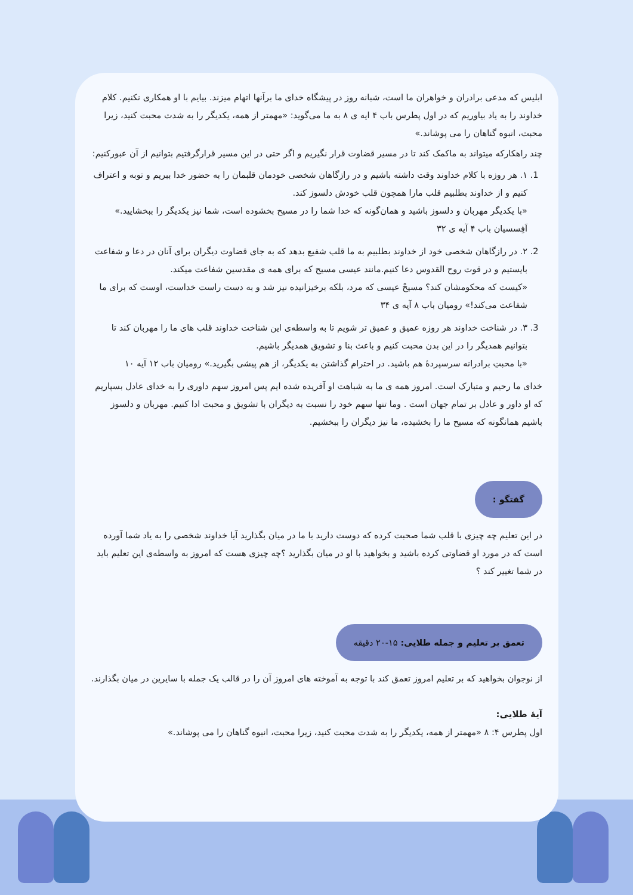ابلیس که مدعی برادران و خواهران ما است، شبانه روز در پیشگاه خدای ما برآنها اتهام میزند. بیایم با او همکاری نکنیم. کلام خداوند را به یاد بیاوریم که در اول پطرس باب ۴ ایه ی ۸ به ما می‌گوید: «مهمتر از همه، یکدیگر را به شدت محبت کنید، زیرا محبت، انبوه گناهان را می پوشاند.»
چند راهکارکه میتواند به ماکمک کند تا در مسیر قضاوت قرار نگیریم و اگر حتی در این مسیر قرارگرفتیم بتوانیم از آن عبورکنیم:
1. ۱. هر روزه با کلام خداوند وقت داشته باشیم و در رازگاهان شخصی خودمان قلبمان را به حضور خدا ببریم و توبه و اعتراف کنیم و از خداوند بطلبیم قلب مارا همچون قلب خودش دلسوز کند.
«با یکدیگر مهربان و دلسوز باشید و همان‌گونه که خدا شما را در مسیح بخشوده است، شما نیز یکدیگر را ببخشایید.» اَفِسسیان باب ۴ آیه ی ۳۲
2. ۲. در رازگاهان شخصی خود از خداوند بطلبیم به ما قلب شفیع بدهد که به جای قضاوت دیگران برای آنان در دعا و شفاعت بایستیم و در قوت روح القدوس دعا کنیم.مانند عیسی مسیح که برای همه ی مقدسین شفاعت میکند.
«کیست که محکومشان کند؟ مسیحْ عیسی که مرد، بلکه برخیزانیده نیز شد و به دست راست خداست، اوست که برای ما شفاعت می‌کند!» رومیان باب ۸ آیه ی ۳۴
3. ۳. در شناخت خداوند هر روزه عمیق و عمیق تر شویم تا به واسطه‌ی این شناخت خداوند قلب های ما را مهربان کند تا بتوانیم همدیگر را در این بدن محبت کنیم و باعث بنا و تشویق همدیگر باشیم.
«با محبتِ برادرانه سرسپردهٔ هم باشید. در احترام گذاشتن به یکدیگر، از هم پیشی بگیرید.» رومیان باب ۱۲ آیه ۱۰
خدای ما رحیم و متبارک است. امروز همه ی ما به شباهت او آفریده شده ایم پس امروز سهم داوری را به خدای عادل بسپاریم که او داور و عادل بر تمام جهان است . وما تنها سهم خود را نسبت به دیگران با تشویق و محبت ادا کنیم. مهربان و دلسوز باشیم همانگونه که مسیح ما را بخشیده، ما نیز دیگران را ببخشیم.
گفتگو :
در این تعلیم چه چیزی با قلب شما صحبت کرده که دوست دارید با ما در میان بگذارید آیا خداوند شخصی را به یاد شما آورده است که در مورد او قضاوتی کرده باشید و بخواهید با او در میان بگذارید ؟چه چیزی هست که امروز به واسطه‌ی این تعلیم باید در شما تغییر کند ؟
تعمق بر تعلیم و جمله طلایی: ۱۵-۲۰ دقیقه
از نوجوان بخواهید که بر تعلیم امروز تعمق کند با توجه به آموخته های امروز آن را در قالب یک جمله با سایرین در میان بگذارند.
آیهٔ طلایی:
اول پطرس ۴: ۸ «مهمتر از همه، یکدیگر را به شدت محبت کنید، زیرا محبت، انبوه گناهان را می پوشاند.»